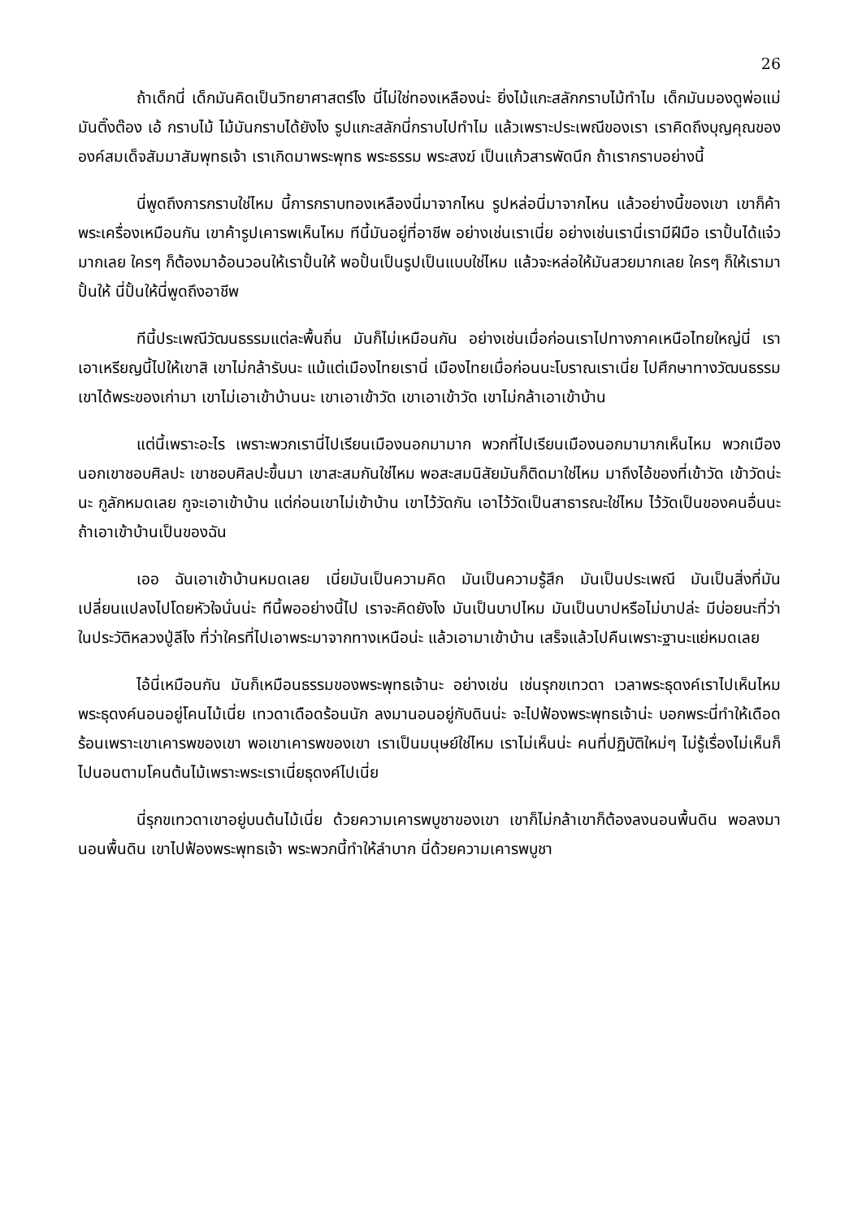26
ถ้าเด็กนี่ เด็กมันคิดเป็นวิทยาศาสตร์ไง นี่ไม่ใช่ทองเหลืองน่ะ ยิ่งไม้แกะสลักกราบไม้ทำไม เด็กมันมองดูพ่อแม่มันติ๊งต๊อง เอ้ กราบไม้ ไม้มันกราบได้ยังไง รูปแกะสลักนี่กราบไปทำไม แล้วเพราะประเพณีของเรา เราคิดถึงบุญคุณขององค์สมเด็จสัมมาสัมพุทธเจ้า เราเกิดมาพระพุทธ พระธรรม พระสงฆ์ เป็นแก้วสารพัดนึก ถ้าเรากราบอย่างนี้
นี่พูดถึงการกราบใช่ไหม นี้การกราบทองเหลืองนี่มาจากไหน รูปหล่อนี่มาจากไหน แล้วอย่างนี้ของเขา เขาก็ค้าพระเครื่องเหมือนกัน เขาค้ารูปเคารพเห็นไหม ทีนี้มันอยู่ที่อาชีพ อย่างเช่นเราเนี่ย อย่างเช่นเรานี่เรามีฝีมือ เราปั้นได้แจ๋วมากเลย ใครๆ ก็ต้องมาอ้อนวอนให้เราปั้นให้ พอปั้นเป็นรูปเป็นแบบใช่ไหม แล้วจะหล่อให้มันสวยมากเลย ใครๆ ก็ให้เรามาปั้นให้ นี่ปั้นให้นี่พูดถึงอาชีพ
ทีนี้ประเพณีวัฒนธรรมแต่ละพื้นถิ่น มันก็ไม่เหมือนกัน อย่างเช่นเมื่อก่อนเราไปทางภาคเหนือไทยใหญ่นี่ เราเอาเหรียญนี้ไปให้เขาสิ เขาไม่กล้ารับนะ แม้แต่เมืองไทยเรานี่ เมืองไทยเมื่อก่อนนะโบราณเราเนี่ย ไปศึกษาทางวัฒนธรรม เขาได้พระของเก่ามา เขาไม่เอาเข้าบ้านนะ เขาเอาเข้าวัด เขาเอาเข้าวัด เขาไม่กล้าเอาเข้าบ้าน
แต่นี้เพราะอะไร เพราะพวกเรานี่ไปเรียนเมืองนอกมามาก พวกที่ไปเรียนเมืองนอกมามากเห็นไหม พวกเมืองนอกเขาชอบศิลปะ เขาชอบศิลปะขึ้นมา เขาสะสมกันใช่ไหม พอสะสมนิสัยมันก็ติดมาใช่ไหม มาถึงไอ้ของที่เข้าวัด เข้าวัดน่ะนะ กูลักหมดเลย กูจะเอาเข้าบ้าน แต่ก่อนเขาไม่เข้าบ้าน เขาไว้วัดกัน เอาไว้วัดเป็นสาธารณะใช่ไหม ไว้วัดเป็นของคนอื่นนะ ถ้าเอาเข้าบ้านเป็นของฉัน
เออ ฉันเอาเข้าบ้านหมดเลย เนี่ยมันเป็นความคิด มันเป็นความรู้สึก มันเป็นประเพณี มันเป็นสิ่งที่มันเปลี่ยนแปลงไปโดยหัวใจนั่นน่ะ ทีนี้พออย่างนี้ไป เราจะคิดยังไง มันเป็นบาปไหม มันเป็นบาปหรือไม่บาปล่ะ มีบ่อยนะที่ว่าในประวัติหลวงปู่ลีไง ที่ว่าใครที่ไปเอาพระมาจากทางเหนือน่ะ แล้วเอามาเข้าบ้าน เสร็จแล้วไปคืนเพราะฐานะแย่หมดเลย
ไอ้นี่เหมือนกัน มันก็เหมือนธรรมของพระพุทธเจ้านะ อย่างเช่น เช่นรุกขเทวดา เวลาพระธุดงค์เราไปเห็นไหม พระธุดงค์นอนอยู่โคนไม้เนี่ย เทวดาเดือดร้อนนัก ลงมานอนอยู่กับดินน่ะ จะไปฟ้องพระพุทธเจ้าน่ะ บอกพระนี่ทำให้เดือดร้อนเพราะเขาเคารพของเขา พอเขาเคารพของเขา เราเป็นมนุษย์ใช่ไหม เราไม่เห็นน่ะ คนที่ปฏิบัติใหม่ๆ ไม่รู้เรื่องไม่เห็นก็ไปนอนตามโคนต้นไม้เพราะพระเราเนี่ยธุดงค์ไปเนี่ย
นี่รุกขเทวดาเขาอยู่บนต้นไม้เนี่ย ด้วยความเคารพบูชาของเขา เขาก็ไม่กล้าเขาก็ต้องลงนอนพื้นดิน พอลงมานอนพื้นดิน เขาไปฟ้องพระพุทธเจ้า พระพวกนี้ทำให้ลำบาก นี่ด้วยความเคารพบูชา